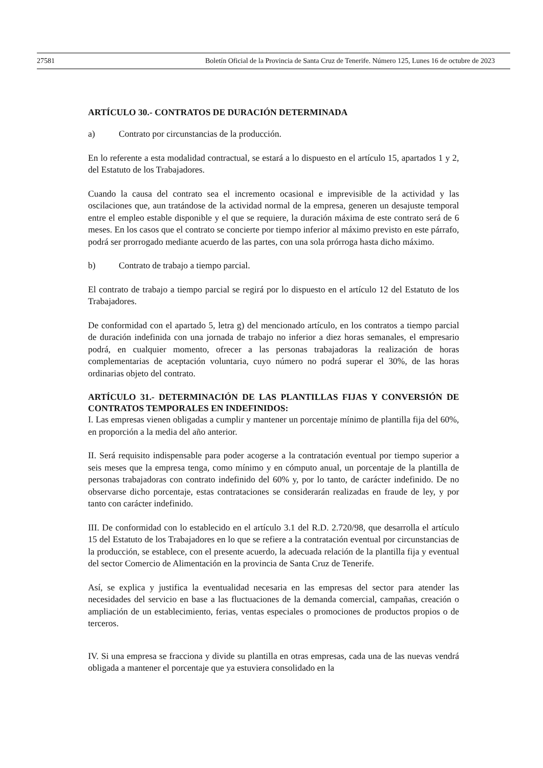27581 Boletín Oficial de la Provincia de Santa Cruz de Tenerife. Número 125, Lunes 16 de octubre de 2023
ARTÍCULO 30.- CONTRATOS DE DURACIÓN DETERMINADA
a) Contrato por circunstancias de la producción.
En lo referente a esta modalidad contractual, se estará a lo dispuesto en el artículo 15, apartados 1 y 2, del Estatuto de los Trabajadores.
Cuando la causa del contrato sea el incremento ocasional e imprevisible de la actividad y las oscilaciones que, aun tratándose de la actividad normal de la empresa, generen un desajuste temporal entre el empleo estable disponible y el que se requiere, la duración máxima de este contrato será de 6 meses. En los casos que el contrato se concierte por tiempo inferior al máximo previsto en este párrafo, podrá ser prorrogado mediante acuerdo de las partes, con una sola prórroga hasta dicho máximo.
b) Contrato de trabajo a tiempo parcial.
El contrato de trabajo a tiempo parcial se regirá por lo dispuesto en el artículo 12 del Estatuto de los Trabajadores.
De conformidad con el apartado 5, letra g) del mencionado artículo, en los contratos a tiempo parcial de duración indefinida con una jornada de trabajo no inferior a diez horas semanales, el empresario podrá, en cualquier momento, ofrecer a las personas trabajadoras la realización de horas complementarias de aceptación voluntaria, cuyo número no podrá superar el 30%, de las horas ordinarias objeto del contrato.
ARTÍCULO 31.- DETERMINACIÓN DE LAS PLANTILLAS FIJAS Y CONVERSIÓN DE CONTRATOS TEMPORALES EN INDEFINIDOS:
I. Las empresas vienen obligadas a cumplir y mantener un porcentaje mínimo de plantilla fija del 60%, en proporción a la media del año anterior.
II. Será requisito indispensable para poder acogerse a la contratación eventual por tiempo superior a seis meses que la empresa tenga, como mínimo y en cómputo anual, un porcentaje de la plantilla de personas trabajadoras con contrato indefinido del 60% y, por lo tanto, de carácter indefinido. De no observarse dicho porcentaje, estas contrataciones se considerarán realizadas en fraude de ley, y por tanto con carácter indefinido.
III. De conformidad con lo establecido en el artículo 3.1 del R.D. 2.720/98, que desarrolla el artículo 15 del Estatuto de los Trabajadores en lo que se refiere a la contratación eventual por circunstancias de la producción, se establece, con el presente acuerdo, la adecuada relación de la plantilla fija y eventual del sector Comercio de Alimentación en la provincia de Santa Cruz de Tenerife.
Así, se explica y justifica la eventualidad necesaria en las empresas del sector para atender las necesidades del servicio en base a las fluctuaciones de la demanda comercial, campañas, creación o ampliación de un establecimiento, ferias, ventas especiales o promociones de productos propios o de terceros.
IV. Si una empresa se fracciona y divide su plantilla en otras empresas, cada una de las nuevas vendrá obligada a mantener el porcentaje que ya estuviera consolidado en la